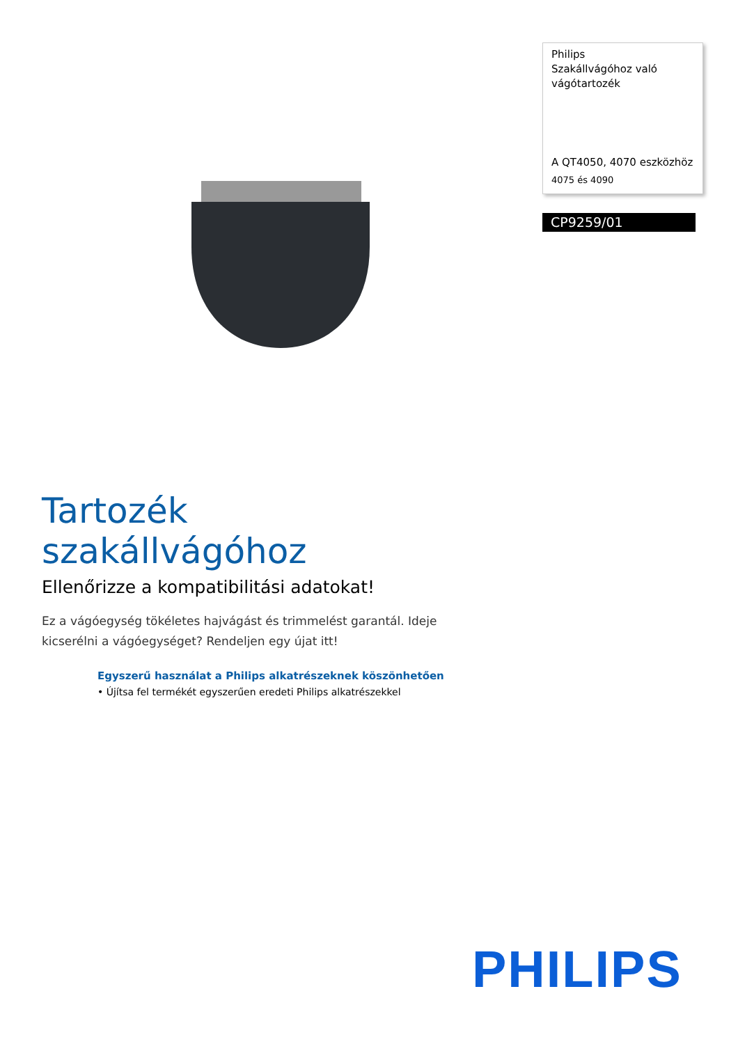Philips
Szakállvágóhoz való vágótartozék
A QT4050, 4070 eszközhöz
4075 és 4090
CP9259/01
Tartozék szakállvágóhoz
Ellenőrizze a kompatibilitási adatokat!
Ez a vágóegység tökéletes hajvágást és trimmelést garantál. Ideje kicserélni a vágóegységet? Rendeljen egy újat itt!
Egyszerű használat a Philips alkatrészeknek köszönhetően
• Újítsa fel termékét egyszerűen eredeti Philips alkatrészekkel
PHILIPS